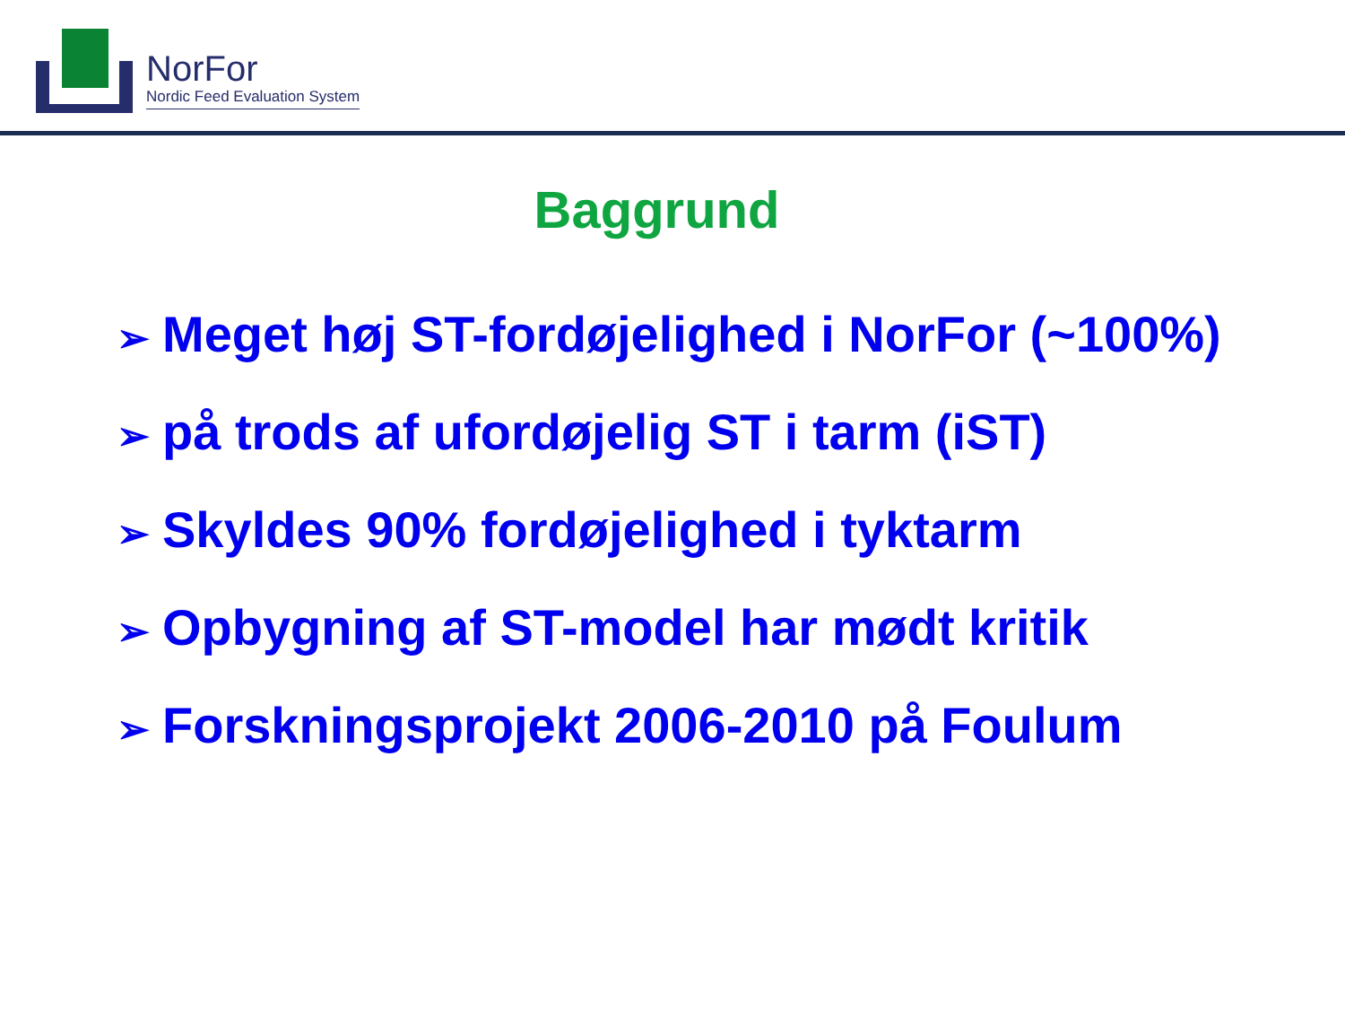NorFor
Nordic Feed Evaluation System
Baggrund
➢ Meget høj ST-fordøjelighed i NorFor (~100%)
➢ på trods af ufordøjelig ST i tarm (iST)
➢ Skyldes 90% fordøjelighed i tyktarm
➢ Opbygning af ST-model har mødt kritik
➢ Forskningsprojekt 2006-2010 på Foulum